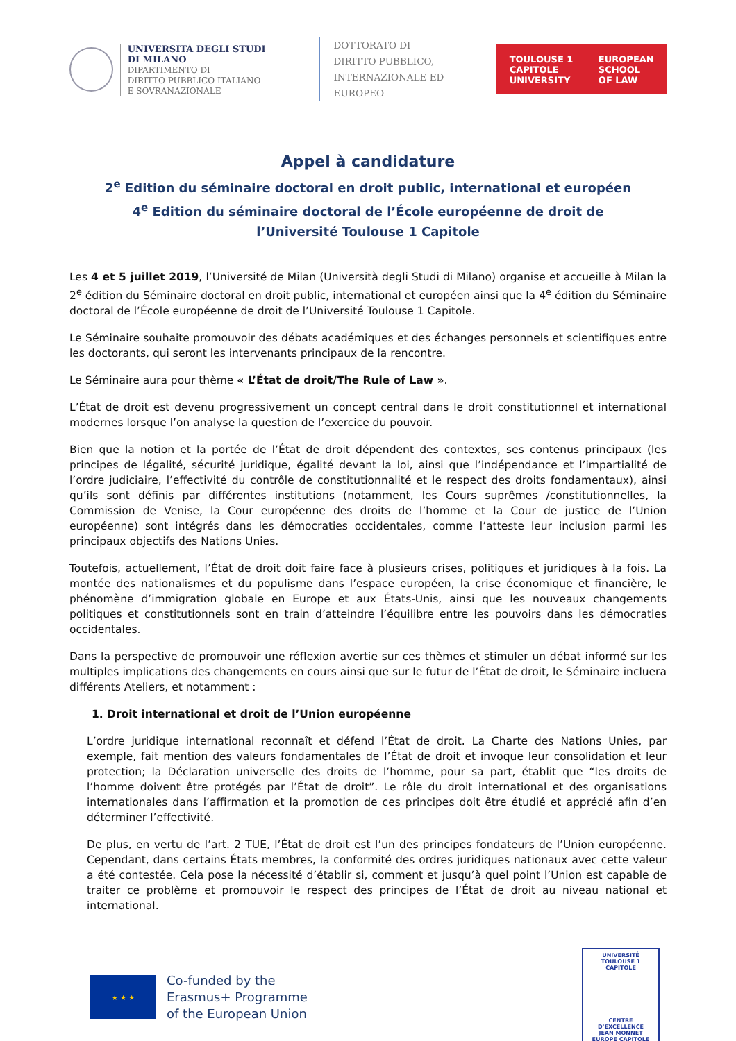UNIVERSITÀ DEGLI STUDI
DI MILANO
DIPARTIMENTO DI
DIRITTO PUBBLICO ITALIANO
E SOVRANAZIONALE
DOTTORATO DI
DIRITTO PUBBLICO,
INTERNAZIONALE ED
EUROPEO
TOULOUSE 1
CAPITOLE
UNIVERSITY EUROPEAN
SCHOOL
OF LAW
Appel à candidature
2<sup>e</sup> Edition du séminaire doctoral en droit public, international et européen
4<sup>e</sup> Edition du séminaire doctoral de l’École européenne de droit de
l’Université Toulouse 1 Capitole
Les 4 et 5 juillet 2019, l’Université de Milan (Università degli Studi di Milano) organise et accueille à Milan la 2<sup>e</sup> édition du Séminaire doctoral en droit public, international et européen ainsi que la 4<sup>e</sup> édition du Séminaire doctoral de l’École européenne de droit de l’Université Toulouse 1 Capitole.
Le Séminaire souhaite promouvoir des débats académiques et des échanges personnels et scientifiques entre les doctorants, qui seront les intervenants principaux de la rencontre.
Le Séminaire aura pour thème « L’État de droit/The Rule of Law ».
L’État de droit est devenu progressivement un concept central dans le droit constitutionnel et international modernes lorsque l’on analyse la question de l’exercice du pouvoir.
Bien que la notion et la portée de l’État de droit dépendent des contextes, ses contenus principaux (les principes de légalité, sécurité juridique, égalité devant la loi, ainsi que l’indépendance et l’impartialité de l’ordre judiciaire, l’effectivité du contrôle de constitutionnalité et le respect des droits fondamentaux), ainsi qu’ils sont définis par différentes institutions (notamment, les Cours suprêmes /constitutionnelles, la Commission de Venise, la Cour européenne des droits de l’homme et la Cour de justice de l’Union européenne) sont intégrés dans les démocraties occidentales, comme l’atteste leur inclusion parmi les principaux objectifs des Nations Unies.
Toutefois, actuellement, l’État de droit doit faire face à plusieurs crises, politiques et juridiques à la fois. La montée des nationalismes et du populisme dans l’espace européen, la crise économique et financière, le phénomène d’immigration globale en Europe et aux États-Unis, ainsi que les nouveaux changements politiques et constitutionnels sont en train d’atteindre l’équilibre entre les pouvoirs dans les démocraties occidentales.
Dans la perspective de promouvoir une réflexion avertie sur ces thèmes et stimuler un débat informé sur les multiples implications des changements en cours ainsi que sur le futur de l’État de droit, le Séminaire incluera différents Ateliers, et notamment :
1. Droit international et droit de l’Union européenne
L’ordre juridique international reconnaît et défend l’État de droit. La Charte des Nations Unies, par exemple, fait mention des valeurs fondamentales de l’État de droit et invoque leur consolidation et leur protection; la Déclaration universelle des droits de l’homme, pour sa part, établit que “les droits de l’homme doivent être protégés par l’État de droit”. Le rôle du droit international et des organisations internationales dans l’affirmation et la promotion de ces principes doit être étudié et apprécié afin d’en déterminer l’effectivité.
De plus, en vertu de l’art. 2 TUE, l’État de droit est l’un des principes fondateurs de l’Union européenne. Cependant, dans certains États membres, la conformité des ordres juridiques nationaux avec cette valeur a été contestée. Cela pose la nécessité d’établir si, comment et jusqu’à quel point l’Union est capable de traiter ce problème et promouvoir le respect des principes de l’État de droit au niveau national et international.
★ ★ ★
Co-funded by the
Erasmus+ Programme
of the European Union
UNIVERSITÉ TOULOUSE 1 CAPITOLE
CENTRE D’EXCELLENCE
JEAN MONNET
EUROPE CAPITOLE